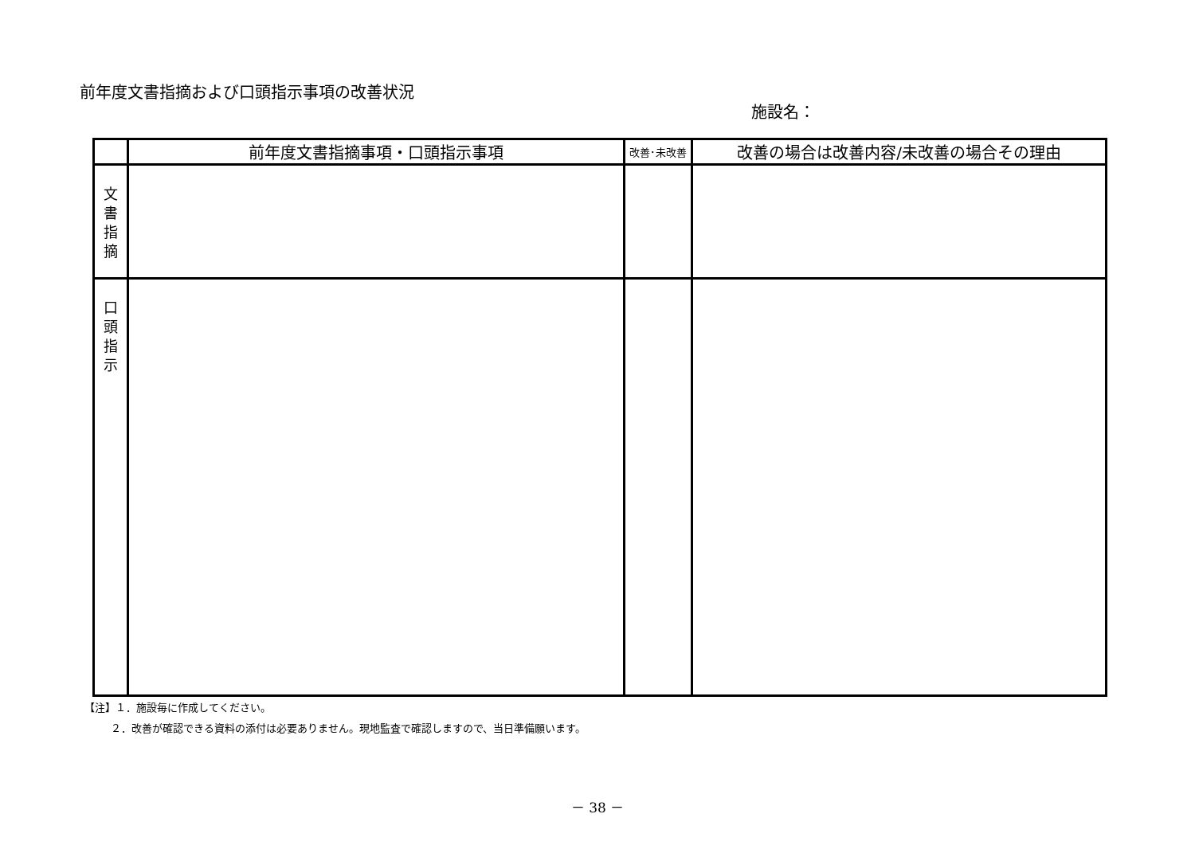前年度文書指摘および口頭指示事項の改善状況
施設名：
| | 前年度文書指摘事項・口頭指示事項 | 改善･未改善 | 改善の場合は改善内容/未改善の場合その理由 |
| --- | --- | --- | --- |
| 文 書 指 摘 | | | |
| 口 頭 指 示 | | | |
【注】１．施設毎に作成してください。
   ２．改善が確認できる資料の添付は必要ありません。現地監査で確認しますので、当日準備願います。
－ 38 －